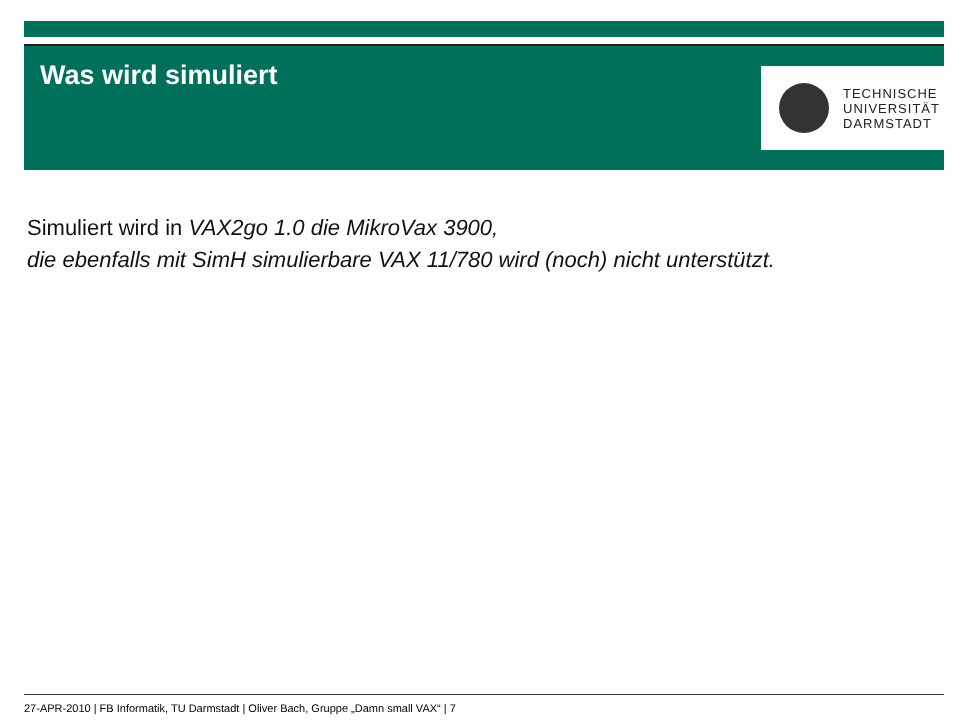Was wird simuliert
TECHNISCHE
UNIVERSITÄT
DARMSTADT
Simuliert wird in VAX2go 1.0 die MikroVax 3900,
die ebenfalls mit SimH simulierbare VAX 11/780 wird (noch) nicht unterstützt.
27-APR-2010 | FB Informatik, TU Darmstadt | Oliver Bach, Gruppe „Damn small VAX“ | 7